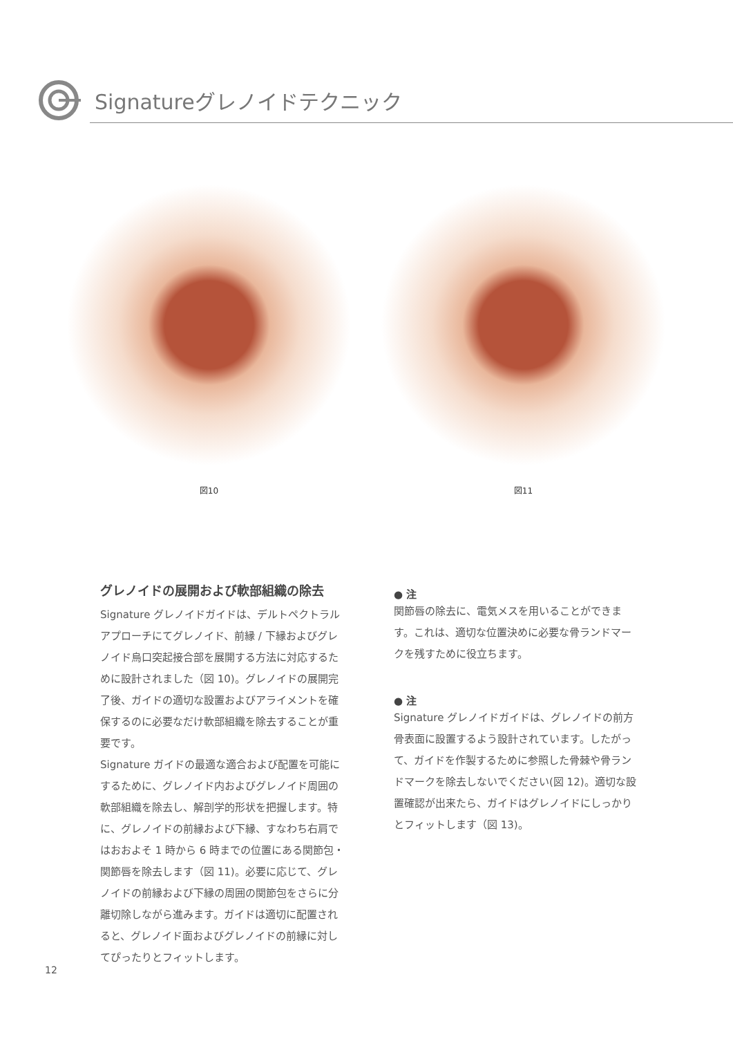Signatureグレノイドテクニック
図10 図11
グレノイドの展開および軟部組織の除去
Signature グレノイドガイドは、デルトペクトラルアプローチにてグレノイド、前縁 / 下縁およびグレノイド烏口突起接合部を展開する方法に対応するために設計されました（図 10)。グレノイドの展開完了後、ガイドの適切な設置およびアライメントを確保するのに必要なだけ軟部組織を除去することが重要です。
Signature ガイドの最適な適合および配置を可能にするために、グレノイド内およびグレノイド周囲の軟部組織を除去し、解剖学的形状を把握します。特に、グレノイドの前縁および下縁、すなわち右肩ではおおよそ 1 時から 6 時までの位置にある関節包・関節唇を除去します（図 11)。必要に応じて、グレノイドの前縁および下縁の周囲の関節包をさらに分離切除しながら進みます。ガイドは適切に配置されると、グレノイド面およびグレノイドの前縁に対してぴったりとフィットします。
● 注
関節唇の除去に、電気メスを用いることができます。これは、適切な位置決めに必要な骨ランドマークを残すために役立ちます。
● 注
Signature グレノイドガイドは、グレノイドの前方骨表面に設置するよう設計されています。したがって、ガイドを作製するために参照した骨棘や骨ランドマークを除去しないでください(図 12)。適切な設置確認が出来たら、ガイドはグレノイドにしっかりとフィットします（図 13)。
12